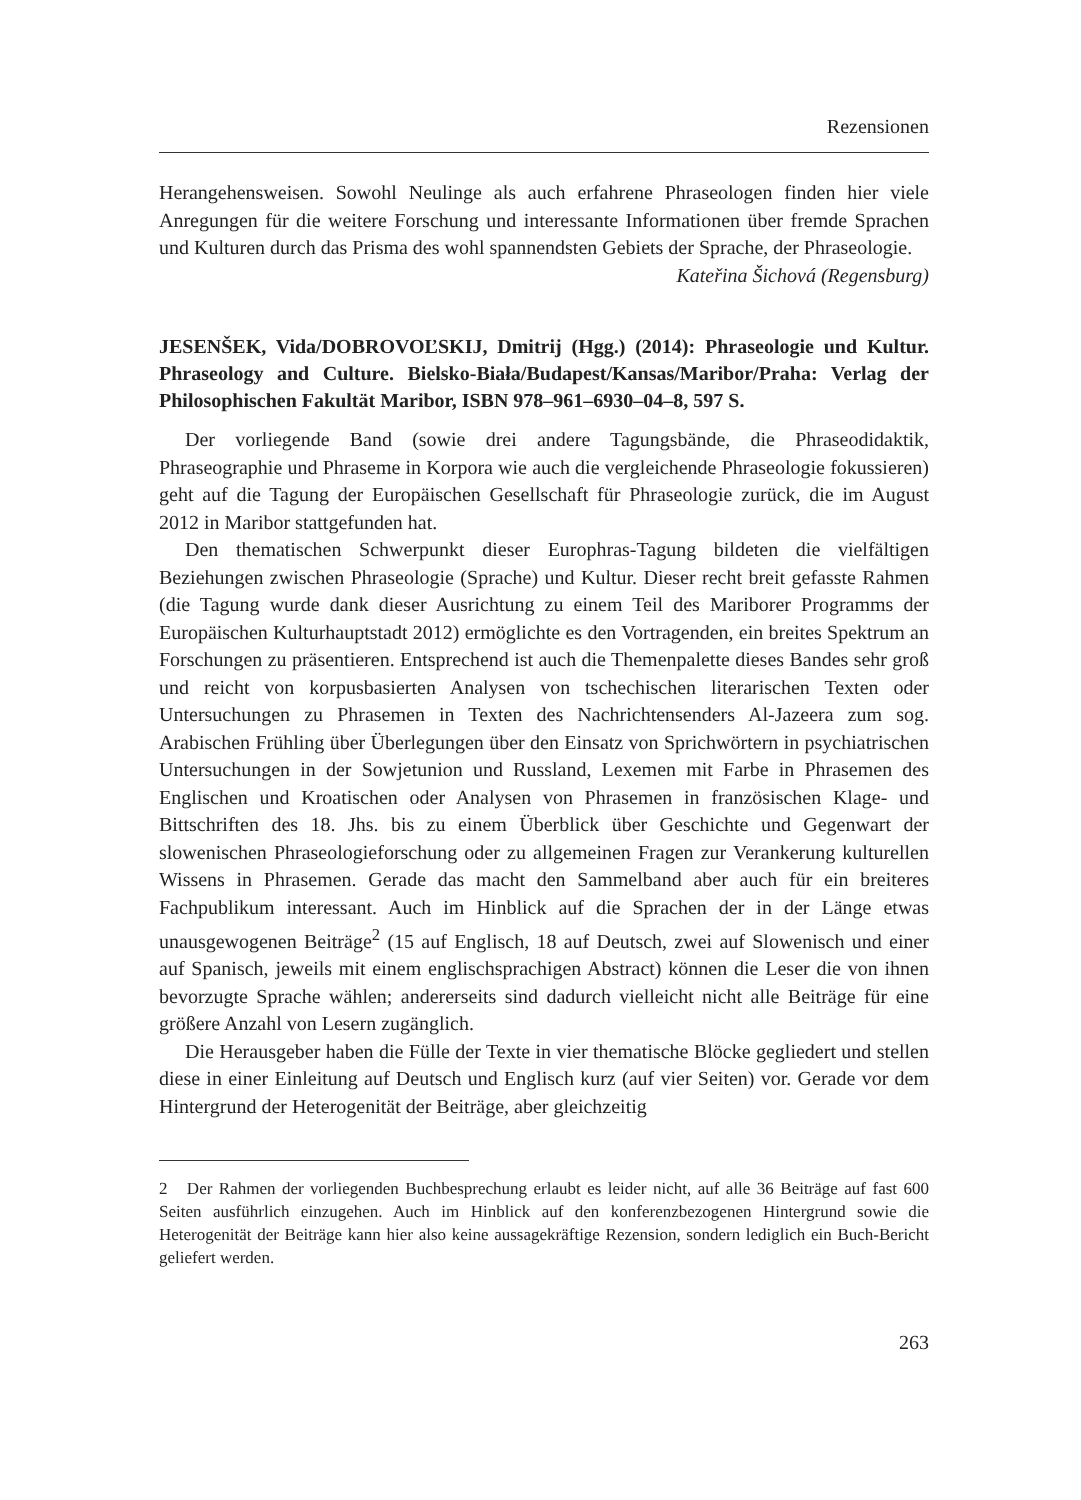Rezensionen
Herangehensweisen. Sowohl Neulinge als auch erfahrene Phraseologen finden hier viele Anregungen für die weitere Forschung und interessante Informationen über fremde Sprachen und Kulturen durch das Prisma des wohl spannendsten Gebiets der Sprache, der Phraseologie.
Kateřina Šichová (Regensburg)
JESENŠEK, Vida/DOBROVOĽSKIJ, Dmitrij (Hgg.) (2014): Phraseologie und Kultur. Phraseology and Culture. Bielsko-Biała/Budapest/Kansas/Maribor/Praha: Verlag der Philosophischen Fakultät Maribor, ISBN 978–961–6930–04–8, 597 S.
Der vorliegende Band (sowie drei andere Tagungsbände, die Phraseodidaktik, Phraseographie und Phraseme in Korpora wie auch die vergleichende Phraseologie fokussieren) geht auf die Tagung der Europäischen Gesellschaft für Phraseologie zurück, die im August 2012 in Maribor stattgefunden hat.
Den thematischen Schwerpunkt dieser Europhras-Tagung bildeten die vielfältigen Beziehungen zwischen Phraseologie (Sprache) und Kultur. Dieser recht breit gefasste Rahmen (die Tagung wurde dank dieser Ausrichtung zu einem Teil des Mariborer Programms der Europäischen Kulturhauptstadt 2012) ermöglichte es den Vortragenden, ein breites Spektrum an Forschungen zu präsentieren. Entsprechend ist auch die Themenpalette dieses Bandes sehr groß und reicht von korpusbasierten Analysen von tschechischen literarischen Texten oder Untersuchungen zu Phrasemen in Texten des Nachrichtensenders Al-Jazeera zum sog. Arabischen Frühling über Überlegungen über den Einsatz von Sprichwörtern in psychiatrischen Untersuchungen in der Sowjetunion und Russland, Lexemen mit Farbe in Phrasemen des Englischen und Kroatischen oder Analysen von Phrasemen in französischen Klage- und Bittschriften des 18. Jhs. bis zu einem Überblick über Geschichte und Gegenwart der slowenischen Phraseologieforschung oder zu allgemeinen Fragen zur Verankerung kulturellen Wissens in Phrasemen. Gerade das macht den Sammelband aber auch für ein breiteres Fachpublikum interessant. Auch im Hinblick auf die Sprachen der in der Länge etwas unausgewogenen Beiträge<sup>2</sup> (15 auf Englisch, 18 auf Deutsch, zwei auf Slowenisch und einer auf Spanisch, jeweils mit einem englischsprachigen Abstract) können die Leser die von ihnen bevorzugte Sprache wählen; andererseits sind dadurch vielleicht nicht alle Beiträge für eine größere Anzahl von Lesern zugänglich.
Die Herausgeber haben die Fülle der Texte in vier thematische Blöcke gegliedert und stellen diese in einer Einleitung auf Deutsch und Englisch kurz (auf vier Seiten) vor. Gerade vor dem Hintergrund der Heterogenität der Beiträge, aber gleichzeitig
2 Der Rahmen der vorliegenden Buchbesprechung erlaubt es leider nicht, auf alle 36 Beiträge auf fast 600 Seiten ausführlich einzugehen. Auch im Hinblick auf den konferenzbezogenen Hintergrund sowie die Heterogenität der Beiträge kann hier also keine aussagekräftige Rezension, sondern lediglich ein Buch-Bericht geliefert werden.
263